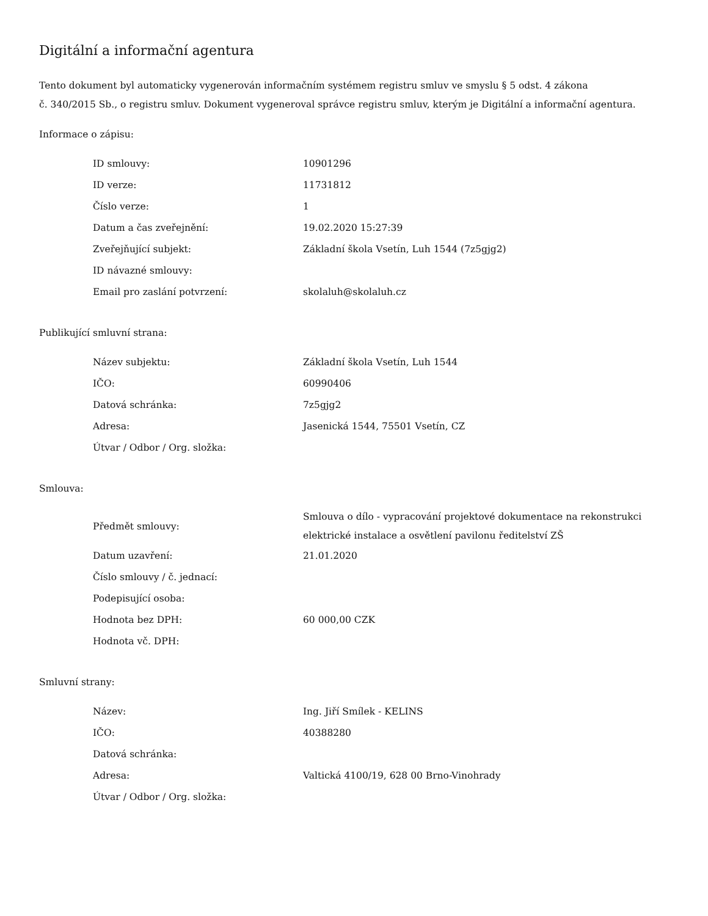Digitální a informační agentura
Tento dokument byl automaticky vygenerován informačním systémem registru smluv ve smyslu § 5 odst. 4 zákona
č. 340/2015 Sb., o registru smluv. Dokument vygeneroval správce registru smluv, kterým je Digitální a informační agentura.
Informace o zápisu:
| ID smlouvy: | 10901296 |
| ID verze: | 11731812 |
| Číslo verze: | 1 |
| Datum a čas zveřejnění: | 19.02.2020 15:27:39 |
| Zveřejňující subjekt: | Základní škola Vsetín, Luh 1544 (7z5gjg2) |
| ID návazné smlouvy: | |
| Email pro zaslání potvrzení: | skolaluh@skolaluh.cz |
Publikující smluvní strana:
| Název subjektu: | Základní škola Vsetín, Luh 1544 |
| IČO: | 60990406 |
| Datová schránka: | 7z5gjg2 |
| Adresa: | Jasenická 1544, 75501 Vsetín, CZ |
| Útvar / Odbor / Org. složka: | |
Smlouva:
| Předmět smlouvy: | Smlouva o dílo - vypracování projektové dokumentace na rekonstrukci elektrické instalace a osvětlení pavilonu ředitelství ZŠ |
| Datum uzavření: | 21.01.2020 |
| Číslo smlouvy / č. jednací: | |
| Podepisující osoba: | |
| Hodnota bez DPH: | 60 000,00 CZK |
| Hodnota vč. DPH: | |
Smluvní strany:
| Název: | Ing. Jiří Smílek - KELINS |
| IČO: | 40388280 |
| Datová schránka: | |
| Adresa: | Valtická 4100/19, 628 00 Brno-Vinohrady |
| Útvar / Odbor / Org. složka: | |